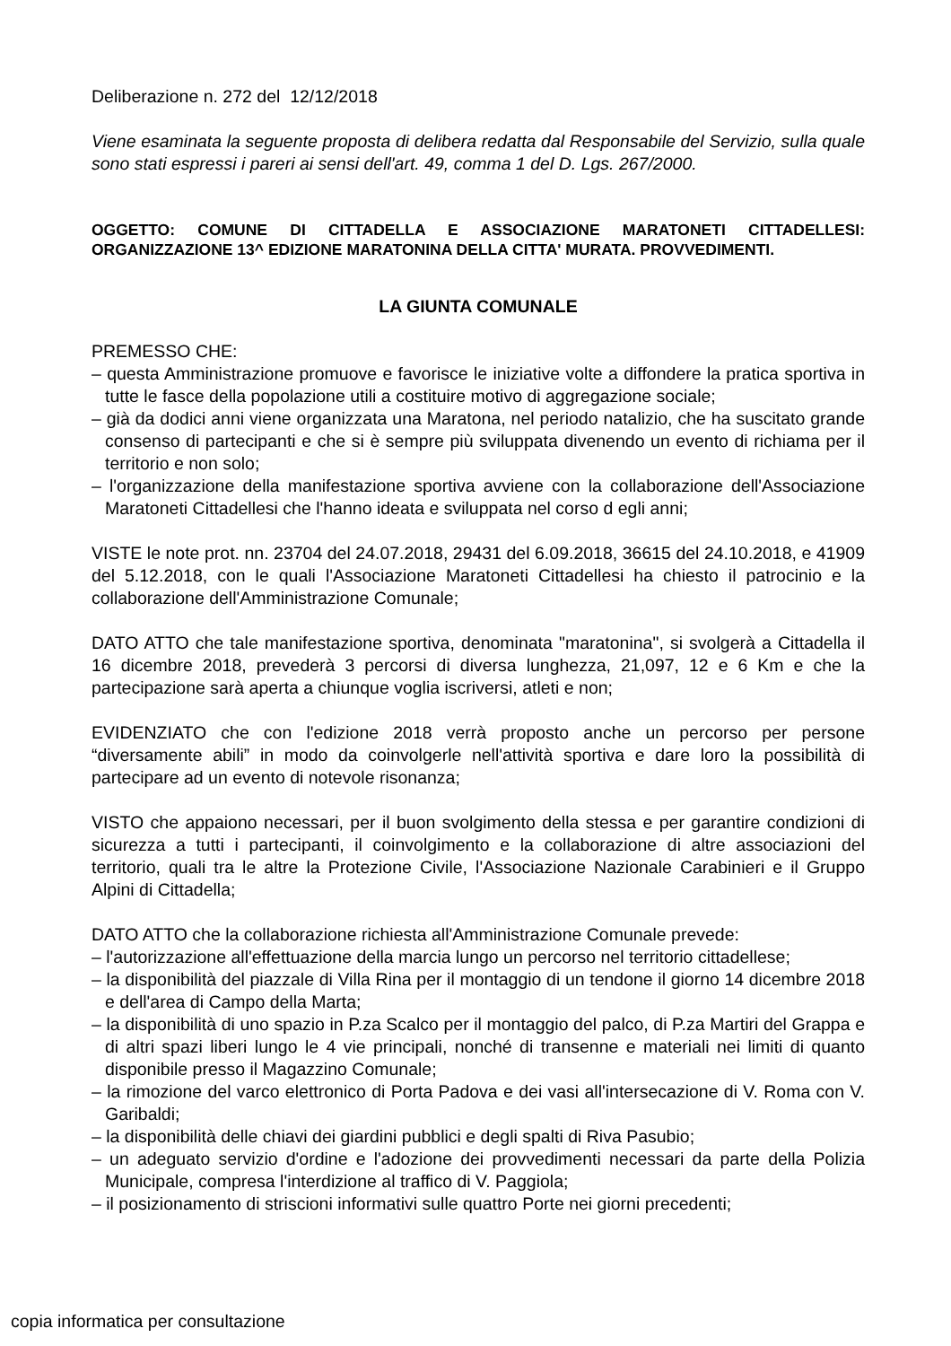Deliberazione n. 272 del 12/12/2018
Viene esaminata la seguente proposta di delibera redatta dal Responsabile del Servizio, sulla quale sono stati espressi i pareri ai sensi dell'art. 49, comma 1 del D. Lgs. 267/2000.
OGGETTO: COMUNE DI CITTADELLA E ASSOCIAZIONE MARATONETI CITTADELLESI: ORGANIZZAZIONE 13^ EDIZIONE MARATONINA DELLA CITTA' MURATA. PROVVEDIMENTI.
LA GIUNTA COMUNALE
PREMESSO CHE:
– questa Amministrazione promuove e favorisce le iniziative volte a diffondere la pratica sportiva in tutte le fasce della popolazione utili a costituire motivo di aggregazione sociale;
– già da dodici anni viene organizzata una Maratona, nel periodo natalizio, che ha suscitato grande consenso di partecipanti e che si è sempre più sviluppata divenendo un evento di richiama per il territorio e non solo;
– l'organizzazione della manifestazione sportiva avviene con la collaborazione dell'Associazione Maratoneti Cittadellesi che l'hanno ideata e sviluppata nel corso d egli anni;
VISTE le note prot. nn. 23704 del 24.07.2018, 29431 del 6.09.2018, 36615 del 24.10.2018, e 41909 del 5.12.2018, con le quali l'Associazione Maratoneti Cittadellesi ha chiesto il patrocinio e la collaborazione dell'Amministrazione Comunale;
DATO ATTO che tale manifestazione sportiva, denominata "maratonina", si svolgerà a Cittadella il 16 dicembre 2018, prevederà 3 percorsi di diversa lunghezza, 21,097, 12 e 6 Km e che la partecipazione sarà aperta a chiunque voglia iscriversi, atleti e non;
EVIDENZIATO che con l'edizione 2018 verrà proposto anche un percorso per persone “diversamente abili” in modo da coinvolgerle nell'attività sportiva e dare loro la possibilità di partecipare ad un evento di notevole risonanza;
VISTO che appaiono necessari, per il buon svolgimento della stessa e per garantire condizioni di sicurezza a tutti i partecipanti, il coinvolgimento e la collaborazione di altre associazioni del territorio, quali tra le altre la Protezione Civile, l'Associazione Nazionale Carabinieri e il Gruppo Alpini di Cittadella;
DATO ATTO che la collaborazione richiesta all'Amministrazione Comunale prevede:
– l'autorizzazione all'effettuazione della marcia lungo un percorso nel territorio cittadellese;
– la disponibilità del piazzale di Villa Rina per il montaggio di un tendone il giorno 14 dicembre 2018 e dell'area di Campo della Marta;
– la disponibilità di uno spazio in P.za Scalco per il montaggio del palco, di P.za Martiri del Grappa e di altri spazi liberi lungo le 4 vie principali, nonché di transenne e materiali nei limiti di quanto disponibile presso il Magazzino Comunale;
– la rimozione del varco elettronico di Porta Padova e dei vasi all'intersecazione di V. Roma con V. Garibaldi;
– la disponibilità delle chiavi dei giardini pubblici e degli spalti di Riva Pasubio;
– un adeguato servizio d'ordine e l'adozione dei provvedimenti necessari da parte della Polizia Municipale, compresa l'interdizione al traffico di V. Paggiola;
– il posizionamento di striscioni informativi sulle quattro Porte nei giorni precedenti;
copia informatica per consultazione